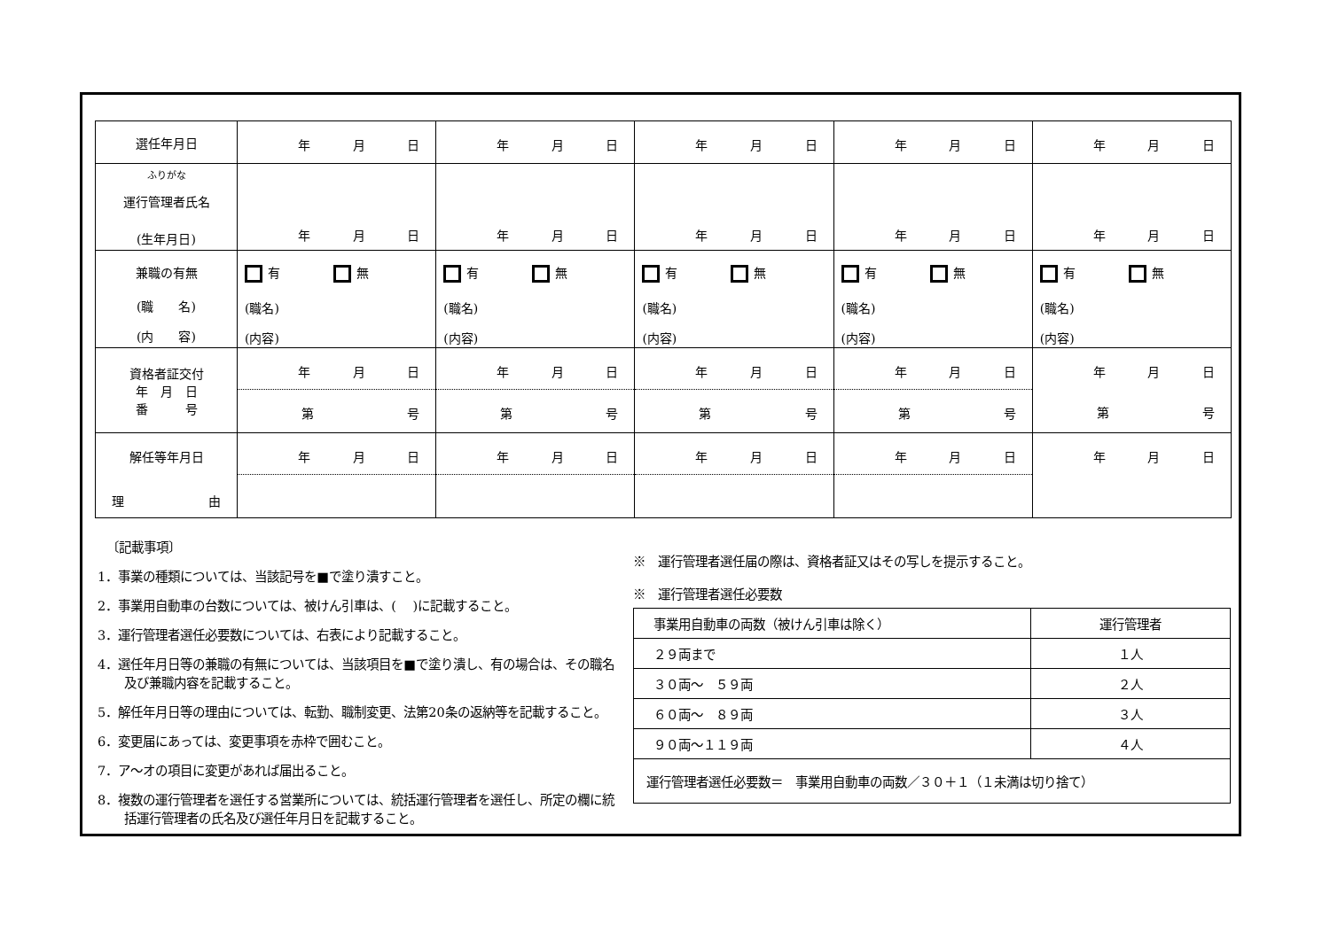| 選任年月日 | 年 月 日 | 年 月 日 | 年 月 日 | 年 月 日 | 年 月 日 |
| ふりがな 運行管理者氏名 (生年月日) | 年 月 日 | 年 月 日 | 年 月 日 | 年 月 日 | 年 月 日 |
| 兼職の有無 (職 名) (内 容) | 有 無 (職名) (内容) | 有 無 (職名) (内容) | 有 無 (職名) (内容) | 有 無 (職名) (内容) | 有 無 (職名) (内容) |
| 資格者証交付 年 月 日 番 号 | 年 月 日 第 号 | 年 月 日 第 号 | 年 月 日 第 号 | 年 月 日 第 号 | 年 月 日 第 号 |
| 解任等年月日 理 由 | 年 月 日 | 年 月 日 | 年 月 日 | 年 月 日 | 年 月 日 |
〔記載事項〕
1．事業の種類については、当該記号を■で塗り潰すこと。
2．事業用自動車の台数については、被けん引車は、(　 )に記載すること。
3．運行管理者選任必要数については、右表により記載すること。
4．選任年月日等の兼職の有無については、当該項目を■で塗り潰し、有の場合は、その職名及び兼職内容を記載すること。
5．解任年月日等の理由については、転勤、職制変更、法第20条の返納等を記載すること。
6．変更届にあっては、変更事項を赤枠で囲むこと。
7．ア～オの項目に変更があれば届出ること。
8．複数の運行管理者を選任する営業所については、統括運行管理者を選任し、所定の欄に統括運行管理者の氏名及び選任年月日を記載すること。
※　運行管理者選任届の際は、資格者証又はその写しを提示すること。
※　運行管理者選任必要数
| 事業用自動車の両数（被けん引車は除く） | 運行管理者 |
| ２９両まで | １人 |
| ３０両～ ５９両 | ２人 |
| ６０両～ ８９両 | ３人 |
| ９０両～１１９両 | ４人 |
| 運行管理者選任必要数＝ 事業用自動車の両数／３０＋１（１未満は切り捨て） | |